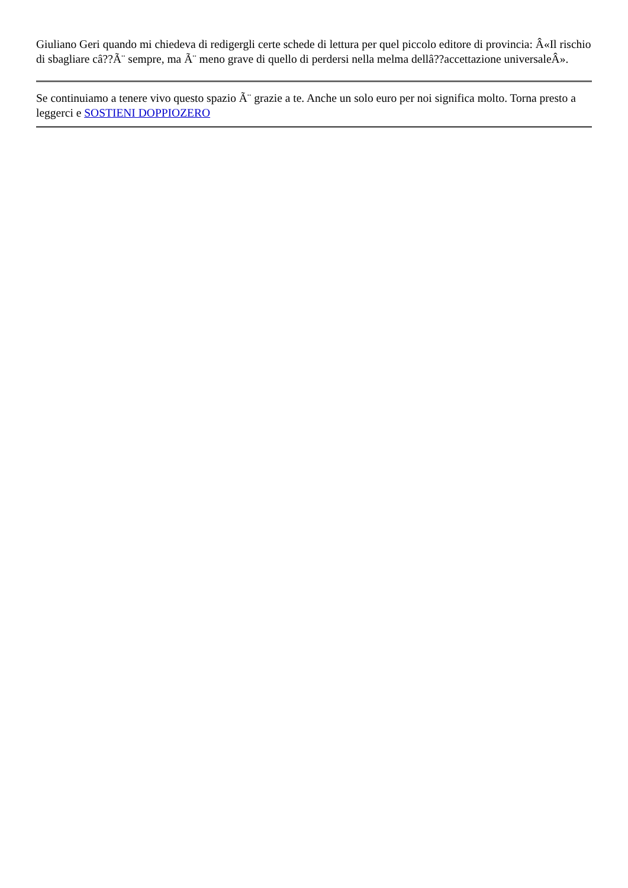Giuliano Geri quando mi chiedeva di redigergli certe schede di lettura per quel piccolo editore di provincia: Â«Il rischio di sbagliare câ??Ã¨ sempre, ma Ã¨ meno grave di quello di perdersi nella melma dellâ??accettazione universaleÂ».
Se continuiamo a tenere vivo questo spazio Ã¨ grazie a te. Anche un solo euro per noi significa molto. Torna presto a leggerci e SOSTIENI DOPPIOZERO